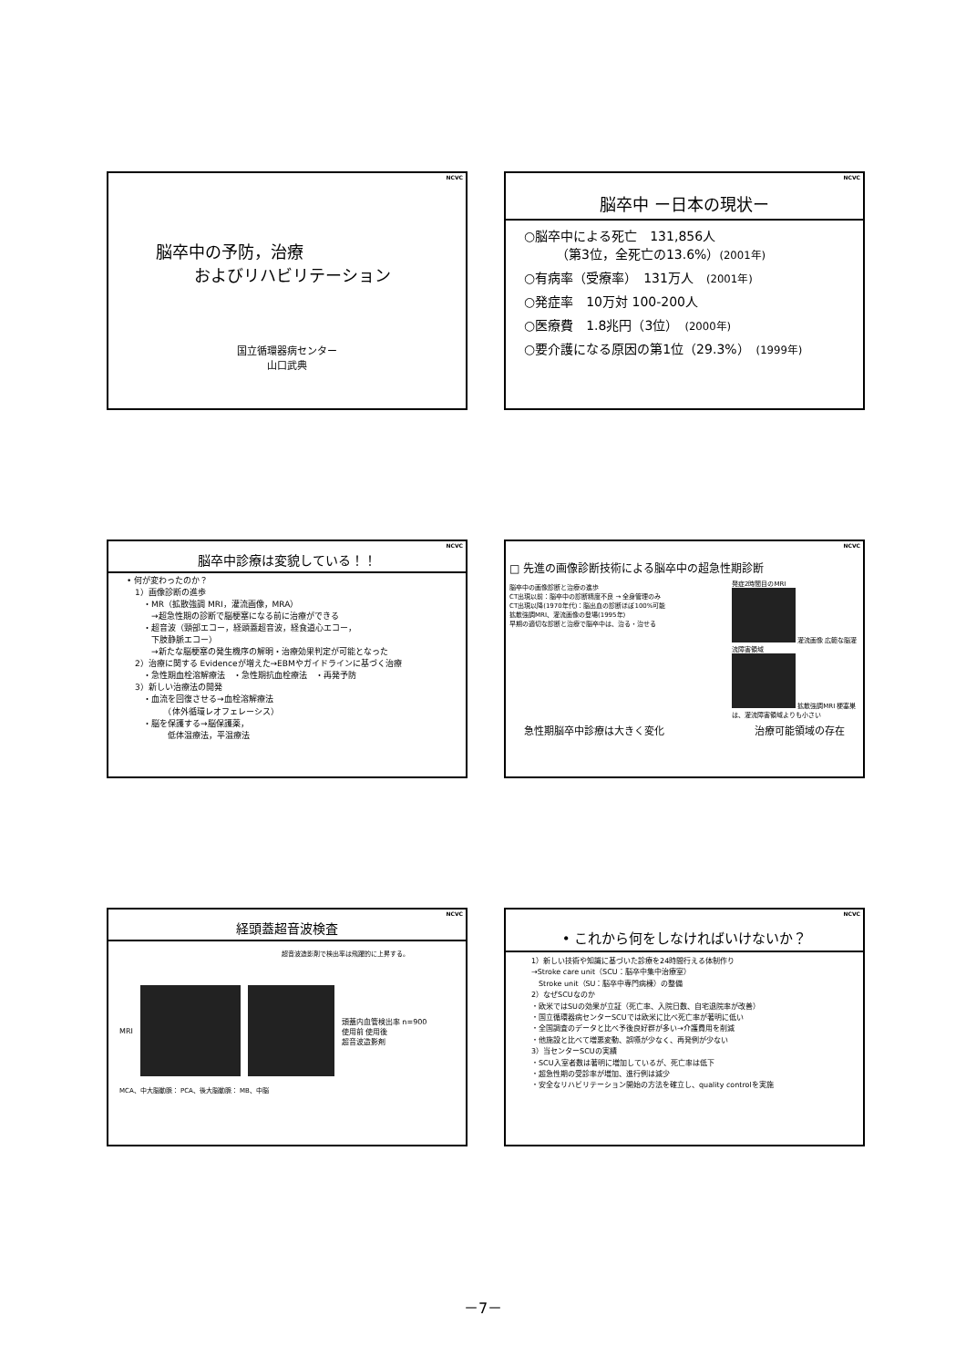NCVC
脳卒中の予防，治療
およびリハビリテーション
国立循環器病センター
山口武典
NCVC
脳卒中 ー日本の現状ー
○脳卒中による死亡　131,856人
　　　（第3位，全死亡の13.6%）(2001年)
○有病率（受療率）　131万人　(2001年)
○発症率　10万対 100-200人
○医療費　1.8兆円（3位）　(2000年)
○要介護になる原因の第1位（29.3%）　(1999年)
NCVC
脳卒中診療は変貌している！！
• 何が変わったのか？
　1）画像診断の進歩
　　・MR（拡散強調 MRI，灌流画像，MRA）
　　　→超急性期の診断で脳梗塞になる前に治療ができる
　　・超音波（頸部エコー，経頭蓋超音波，経食道心エコー，
　　　下肢静脈エコー）
　　　→新たな脳梗塞の発生機序の解明・治療効果判定が可能となった
　2）治療に関する Evidenceが増えた→EBMやガイドラインに基づく治療
　　・急性期血栓溶解療法　・急性期抗血栓療法　・再発予防
　3）新しい治療法の開発
　　・血流を回復させる→血栓溶解療法
　　　　　（体外循環レオフェレーシス）
　　・脳を保護する→脳保護薬，
　　　　　低体温療法，平温療法
NCVC
□ 先進の画像診断技術による脳卒中の超急性期診断
脳卒中の画像診断と治療の進歩
CT出現以前：脳卒中の診断精度不良 → 全身管理のみ
CT出現以降(1970年代)：脳出血の診断ほぼ100%可能
拡散強調MRI、灌流画像の登場(1995年)
早期の適切な診断と治療で脳卒中は、治る・治せる
発症2時間目のMRI
灌流画像 広範な脳灌流障害領域
拡散強調MRI 梗塞巣は、灌流障害領域よりも小さい
急性期脳卒中診療は大きく変化 治療可能領域の存在
NCVC
経頭蓋超音波検査
超音波造影剤で検出率は飛躍的に上昇する。
MRI 頭蓋内血管検出率 n=900
使用前 使用後
超音波造影剤
MCA、中大脳動脈： PCA、後大脳動脈： MB、中脳
NCVC
• これから何をしなければいけないか？
1）新しい技術や知識に基づいた診療を24時間行える体制作り
→Stroke care unit（SCU：脳卒中集中治療室）
　Stroke unit（SU：脳卒中専門病棟）の整備
2）なぜSCUなのか
・欧米ではSUの効果が立証（死亡率、入院日数、自宅退院率が改善）
・国立循環器病センターSCUでは欧米に比べ死亡率が著明に低い
・全国調査のデータと比べ予後良好群が多い→介護費用を削減
・他施設と比べて増悪変動、誤嚥が少なく、再発例が少ない
3）当センターSCUの実績
・SCU入室者数は著明に増加しているが、死亡率は低下
・超急性期の受診率が増加、進行例は減少
・安全なリハビリテーション開始の方法を確立し、quality controlを実施
－7－